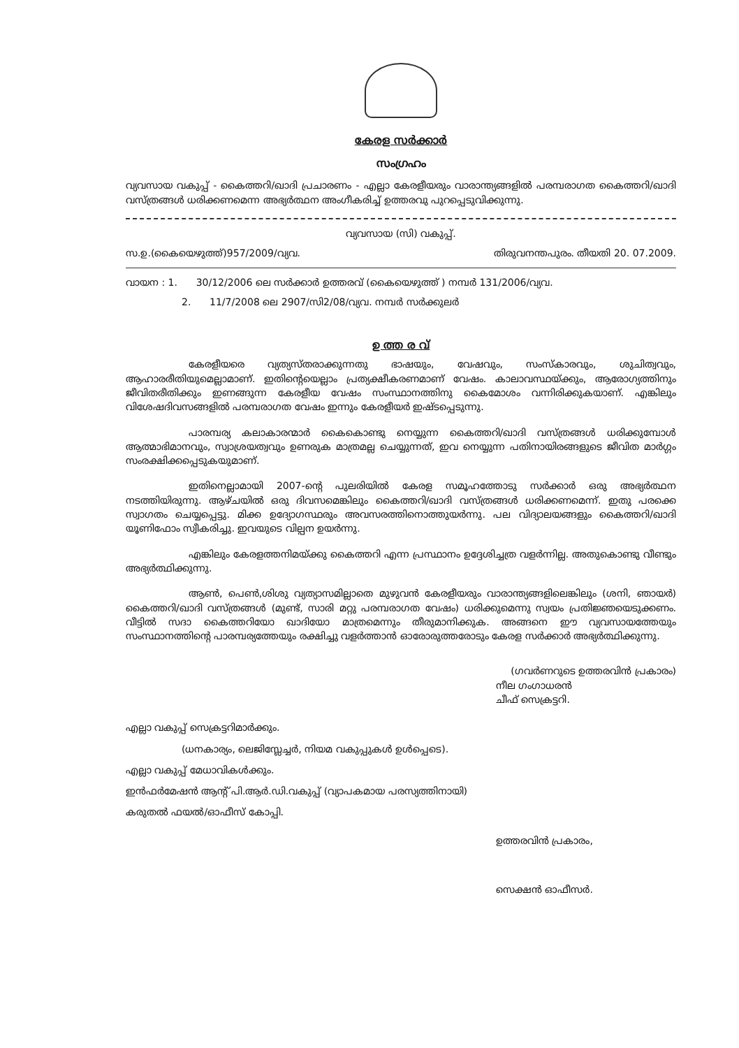കേരള സർക്കാർ
സംഗ്രഹം
വ്യവസായ വകുപ്പ് - കൈത്തറി/ഖാദി പ്രചാരണം - എല്ലാ കേരളീയരും വാരാന്ത്യങ്ങളിൽ പരമ്പരാഗത കൈത്തറി/ഖാദി വസ്ത്രങ്ങൾ ധരിക്കണമെന്ന അഭ്യർത്ഥന അംഗീകരിച്ച് ഉത്തരവു പുറപ്പെടുവിക്കുന്നു.
വ്യവസായ (സി) വകുപ്പ്.
സ.ഉ.(കൈയെഴുത്ത്)957/2009/വ്യവ. തിരുവനന്തപുരം. തീയതി 20. 07.2009.
വായന : 1. 30/12/2006 ലെ സർക്കാർ ഉത്തരവ് (കൈയെഴുത്ത് ) നമ്പർ 131/2006/വ്യവ.
2. 11/7/2008 ലെ 2907/സി2/08/വ്യവ. നമ്പർ സർക്കുലർ
ഉ ത്ത ര വ്
കേരളീയരെ വ്യത്യസ്തരാക്കുന്നതു ഭാഷയും, വേഷവും, സംസ്കാരവും, ശുചിത്വവും, ആഹാരരീതിയുമെല്ലാമാണ്. ഇതിന്റെയെല്ലാം പ്രത്യക്ഷീകരണമാണ് വേഷം. കാലാവസ്ഥയ്ക്കും, ആരോഗ്യത്തിനും ജീവിതരീതിക്കും ഇണങ്ങുന്ന കേരളീയ വേഷം സംസ്ഥാനത്തിനു കൈമോശം വന്നിരിക്കുകയാണ്. എങ്കിലും വിശേഷദിവസങ്ങളിൽ പരമ്പരാഗത വേഷം ഇന്നും കേരളീയർ ഇഷ്ടപ്പെടുന്നു.
പാരമ്പര്യ കലാകാരന്മാർ കൈകൊണ്ടു നെയ്യുന്ന കൈത്തറി/ഖാദി വസ്ത്രങ്ങൾ ധരിക്കുമ്പോൾ ആത്മാഭിമാനവും, സ്വാശ്രയത്വവും ഉണരുക മാത്രമല്ല ചെയ്യുന്നത്, ഇവ നെയ്യുന്ന പതിനായിരങ്ങളുടെ ജീവിത മാർഗ്ഗം സംരക്ഷിക്കപ്പെടുകയുമാണ്.
ഇതിനെല്ലാമായി 2007-ന്റെ പുലരിയിൽ കേരള സമൂഹത്തോടു സർക്കാർ ഒരു അഭ്യർത്ഥന നടത്തിയിരുന്നു. ആഴ്ചയിൽ ഒരു ദിവസമെങ്കിലും കൈത്തറി/ഖാദി വസ്ത്രങ്ങൾ ധരിക്കണമെന്ന്. ഇതു പരക്കെ സ്വാഗതം ചെയ്യപ്പെട്ടു. മിക്ക ഉദ്യോഗസ്ഥരും അവസരത്തിനൊത്തുയർന്നു. പല വിദ്യാലയങ്ങളും കൈത്തറി/ഖാദി യൂണിഫോം സ്വീകരിച്ചു. ഇവയുടെ വില്പന ഉയർന്നു.
എങ്കിലും കേരളത്തനിമയ്ക്കു കൈത്തറി എന്ന പ്രസ്ഥാനം ഉദ്ദേശിച്ചത്ര വളർന്നില്ല. അതുകൊണ്ടു വീണ്ടും അഭ്യർത്ഥിക്കുന്നു.
ആൺ, പെൺ,ശിശു വ്യത്യാസമില്ലാതെ മുഴുവൻ കേരളീയരും വാരാന്ത്യങ്ങളിലെങ്കിലും (ശനി, ഞായർ) കൈത്തറി/ഖാദി വസ്ത്രങ്ങൾ (മുണ്ട്, സാരി മറ്റു പരമ്പരാഗത വേഷം) ധരിക്കുമെന്നു സ്വയം പ്രതിജ്ഞയെടുക്കണം. വീട്ടിൽ സദാ കൈത്തറിയോ ഖാദിയോ മാത്രമെന്നും തീരുമാനിക്കുക. അങ്ങനെ ഈ വ്യവസായത്തേയും സംസ്ഥാനത്തിന്റെ പാരമ്പര്യത്തേയും രക്ഷിച്ചു വളർത്താൻ ഓരോരുത്തരോടും കേരള സർക്കാർ അഭ്യർത്ഥിക്കുന്നു.
(ഗവർണറുടെ ഉത്തരവിൻ പ്രകാരം)
നീല ഗംഗാധരൻ
ചീഫ് സെക്രട്ടറി.
എല്ലാ വകുപ്പ് സെക്രട്ടറിമാർക്കും.
(ധനകാര്യം, ലെജിസ്ലേച്ചർ, നിയമ വകുപ്പുകൾ ഉൾപ്പെടെ).
എല്ലാ വകുപ്പ് മേധാവികൾക്കും.
ഇൻഫർമേഷൻ ആന്റ് പി.ആർ.ഡി.വകുപ്പ് (വ്യാപകമായ പരസ്യത്തിനായി)
കരുതൽ ഫയൽ/ഓഫീസ് കോപ്പി.
ഉത്തരവിൻ പ്രകാരം,
സെക്ഷൻ ഓഫീസർ.